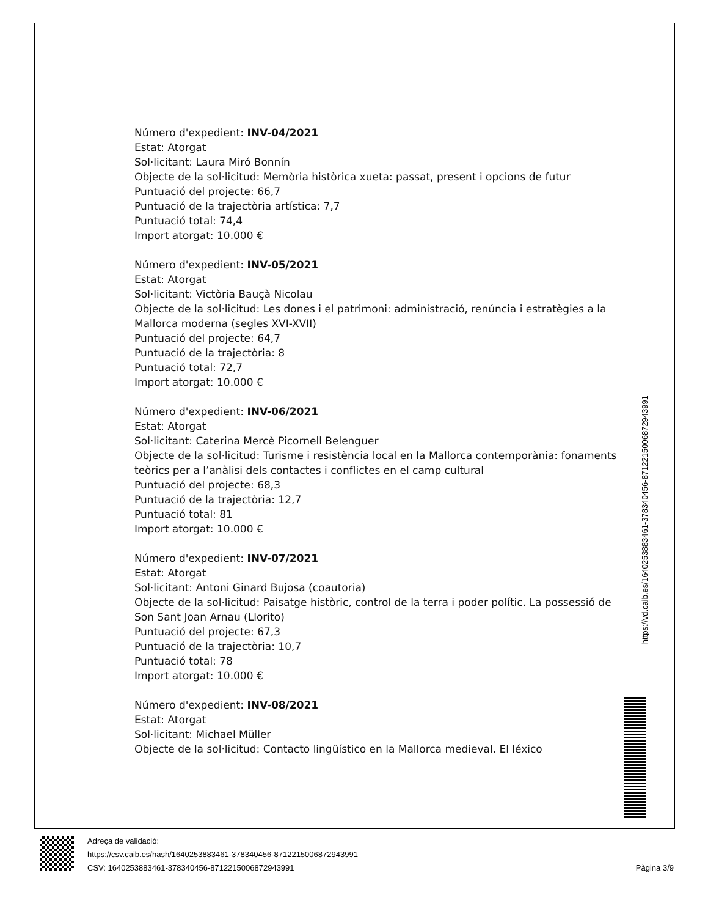Número d'expedient: INV-04/2021
Estat: Atorgat
Sol·licitant: Laura Miró Bonnín
Objecte de la sol·licitud: Memòria històrica xueta: passat, present i opcions de futur
Puntuació del projecte: 66,7
Puntuació de la trajectòria artística: 7,7
Puntuació total: 74,4
Import atorgat: 10.000 €
Número d'expedient: INV-05/2021
Estat: Atorgat
Sol·licitant: Victòria Bauçà Nicolau
Objecte de la sol·licitud: Les dones i el patrimoni: administració, renúncia i estratègies a la Mallorca moderna (segles XVI-XVII)
Puntuació del projecte: 64,7
Puntuació de la trajectòria: 8
Puntuació total: 72,7
Import atorgat: 10.000 €
Número d'expedient: INV-06/2021
Estat: Atorgat
Sol·licitant: Caterina Mercè Picornell Belenguer
Objecte de la sol·licitud: Turisme i resistència local en la Mallorca contemporània: fonaments teòrics per a l’anàlisi dels contactes i conflictes en el camp cultural
Puntuació del projecte: 68,3
Puntuació de la trajectòria: 12,7
Puntuació total: 81
Import atorgat: 10.000 €
Número d'expedient: INV-07/2021
Estat: Atorgat
Sol·licitant: Antoni Ginard Bujosa (coautoria)
Objecte de la sol·licitud: Paisatge històric, control de la terra i poder polític. La possessió de Son Sant Joan Arnau (Llorito)
Puntuació del projecte: 67,3
Puntuació de la trajectòria: 10,7
Puntuació total: 78
Import atorgat: 10.000 €
Número d'expedient: INV-08/2021
Estat: Atorgat
Sol·licitant: Michael Müller
Objecte de la sol·licitud: Contacto lingüístico en la Mallorca medieval. El léxico
https://vd.caib.es/1640253883461-378340456-8712215006872943991
Adreça de validació:
https://csv.caib.es/hash/1640253883461-378340456-8712215006872943991
CSV: 1640253883461-378340456-8712215006872943991 Pàgina 3/9